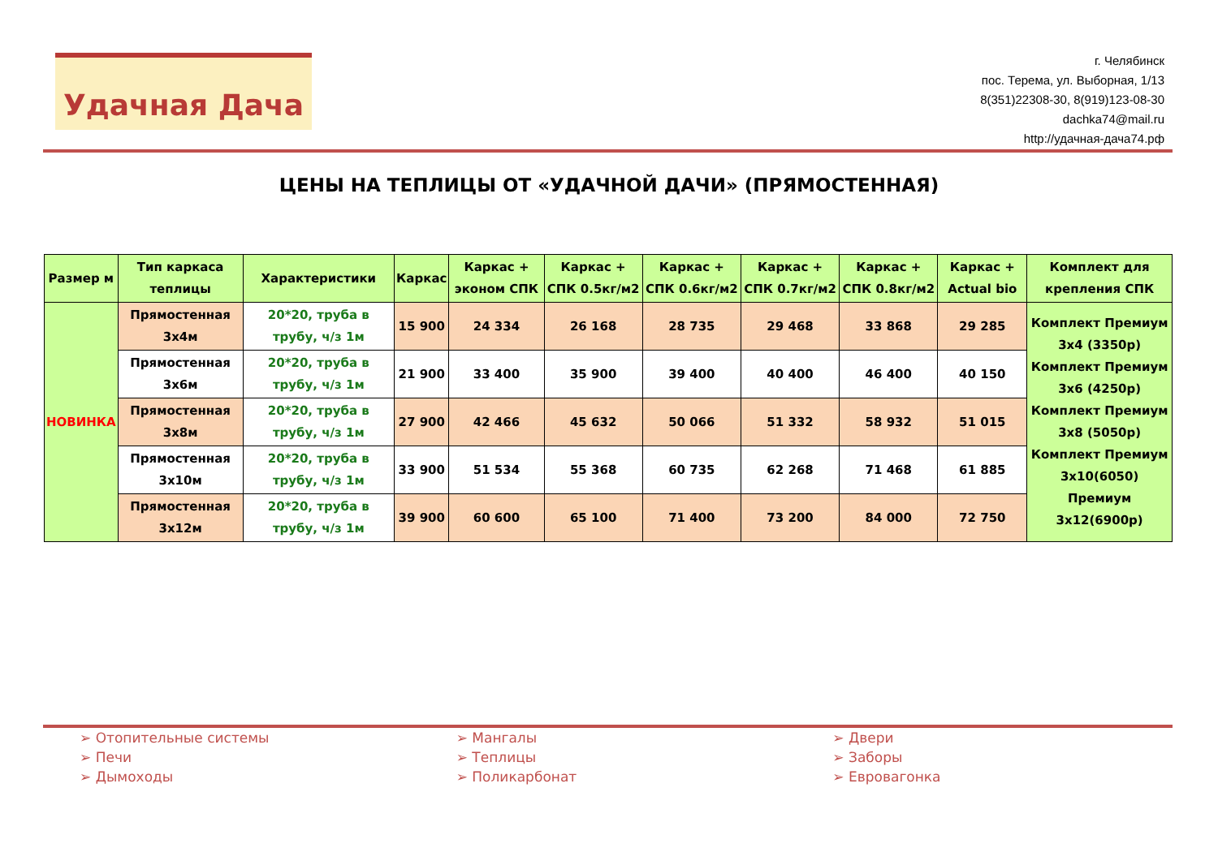Удачная Дача
г. Челябинск
пос. Терема, ул. Выборная, 1/13
8(351)22308-30, 8(919)123-08-30
dachka74@mail.ru
http://удачная-дача74.рф
ЦЕНЫ НА ТЕПЛИЦЫ ОТ «УДАЧНОЙ ДАЧИ» (ПРЯМОСТЕННАЯ)
| Размер м | Тип каркаса теплицы | Характеристики | Каркас | Каркас + эконом СПК | Каркас + СПК 0.5кг/м2 | Каркас + СПК 0.6кг/м2 | Каркас + СПК 0.7кг/м2 | Каркас + СПК 0.8кг/м2 | Каркас + Actual bio | Комплект для крепления СПК |
| --- | --- | --- | --- | --- | --- | --- | --- | --- | --- | --- |
| НОВИНКА | Прямостенная 3х4м | 20*20, труба в трубу, ч/з 1м | 15 900 | 24 334 | 26 168 | 28 735 | 29 468 | 33 868 | 29 285 | Комплект Премиум 3х4 (3350р) Комплект Премиум 3х6 (4250р) Комплект Премиум 3х8 (5050р) Комплект Премиум 3х10(6050) Премиум 3х12(6900р) |
| | Прямостенная 3х6м | 20*20, труба в трубу, ч/з 1м | 21 900 | 33 400 | 35 900 | 39 400 | 40 400 | 46 400 | 40 150 | |
| | Прямостенная 3х8м | 20*20, труба в трубу, ч/з 1м | 27 900 | 42 466 | 45 632 | 50 066 | 51 332 | 58 932 | 51 015 | |
| | Прямостенная 3х10м | 20*20, труба в трубу, ч/з 1м | 33 900 | 51 534 | 55 368 | 60 735 | 62 268 | 71 468 | 61 885 | |
| | Прямостенная 3х12м | 20*20, труба в трубу, ч/з 1м | 39 900 | 60 600 | 65 100 | 71 400 | 73 200 | 84 000 | 72 750 | |
➢ Отопительные системы
➢ Печи
➢ Дымоходы
➢ Мангалы
➢ Теплицы
➢ Поликарбонат
➢ Двери
➢ Заборы
➢ Евровагонка